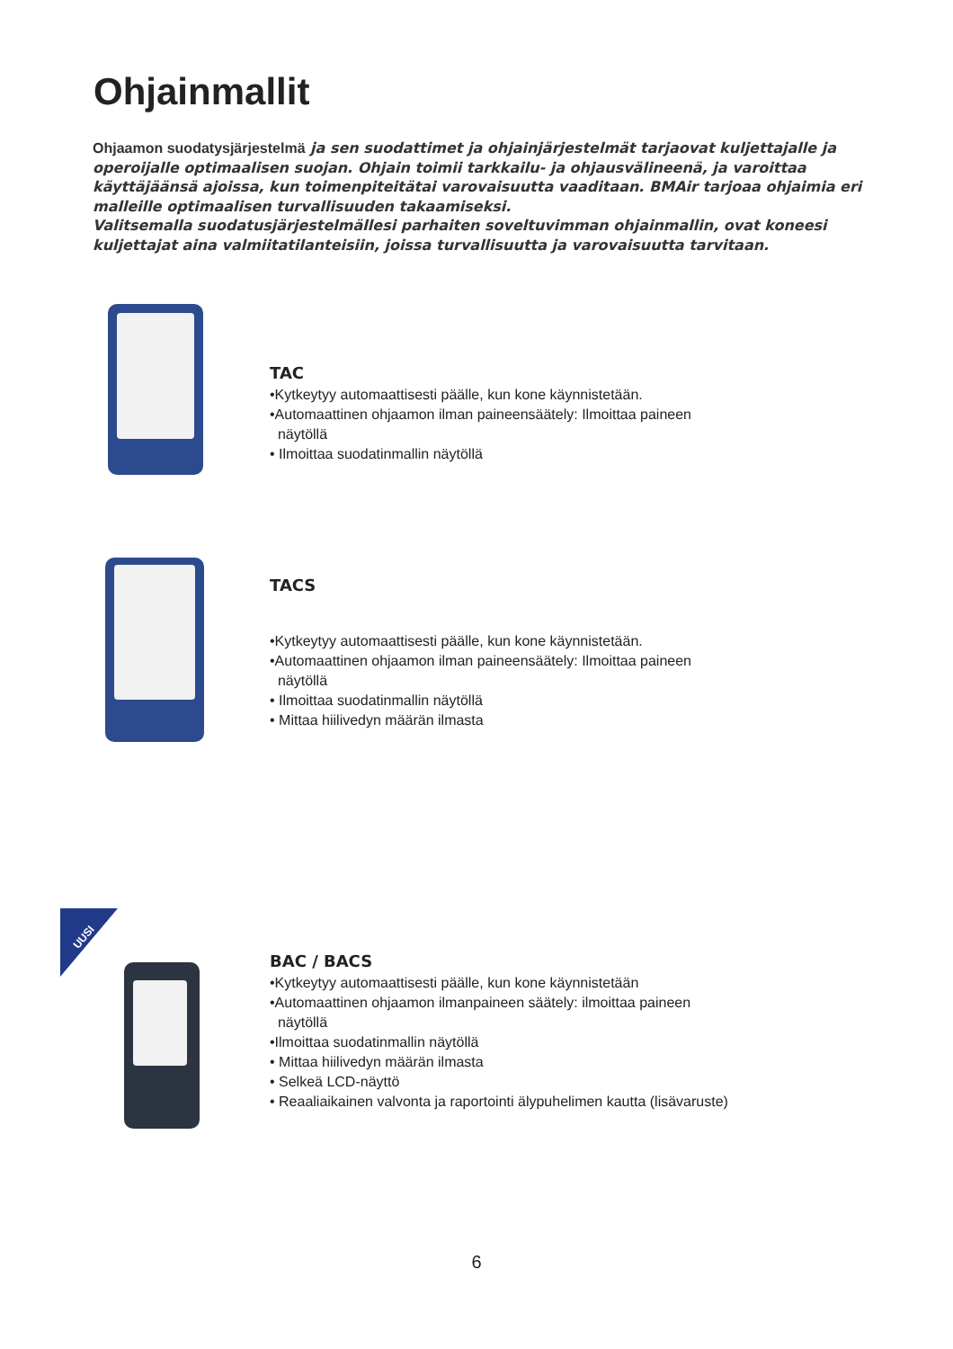Ohjainmallit
Ohjaamon suodatysjärjestelmä ja sen suodattimet ja ohjainjärjestelmät tarjaovat kuljettajalle ja operoijalle optimaalisen suojan. Ohjain toimii tarkkailu- ja ohjausvälineenä, ja varoittaa käyttäjäänsä ajoissa, kun toimenpiteitätai varovaisuutta vaaditaan. BMAir tarjoaa ohjaimia eri malleille optimaalisen turvallisuuden takaamiseksi.
Valitsemalla suodatusjärjestelmällesi parhaiten soveltuvimman ohjainmallin, ovat koneesi kuljettajat aina valmiitatilanteisiin, joissa turvallisuutta ja varovaisuutta tarvitaan.
TAC
•Kytkeytyy automaattisesti päälle, kun kone käynnistetään.
•Automaattinen ohjaamon ilman paineensäätely: Ilmoittaa paineen
näytöllä
• Ilmoittaa suodatinmallin näytöllä
TACS
•Kytkeytyy automaattisesti päälle, kun kone käynnistetään.
•Automaattinen ohjaamon ilman paineensäätely: Ilmoittaa paineen
näytöllä
• Ilmoittaa suodatinmallin näytöllä
• Mittaa hiilivedyn määrän ilmasta
UUSI
BAC / BACS
•Kytkeytyy automaattisesti päälle, kun kone käynnistetään
•Automaattinen ohjaamon ilmanpaineen säätely: ilmoittaa paineen
näytöllä
•Ilmoittaa suodatinmallin näytöllä
• Mittaa hiilivedyn määrän ilmasta
• Selkeä LCD-näyttö
• Reaaliaikainen valvonta ja raportointi älypuhelimen kautta (lisävaruste)
6